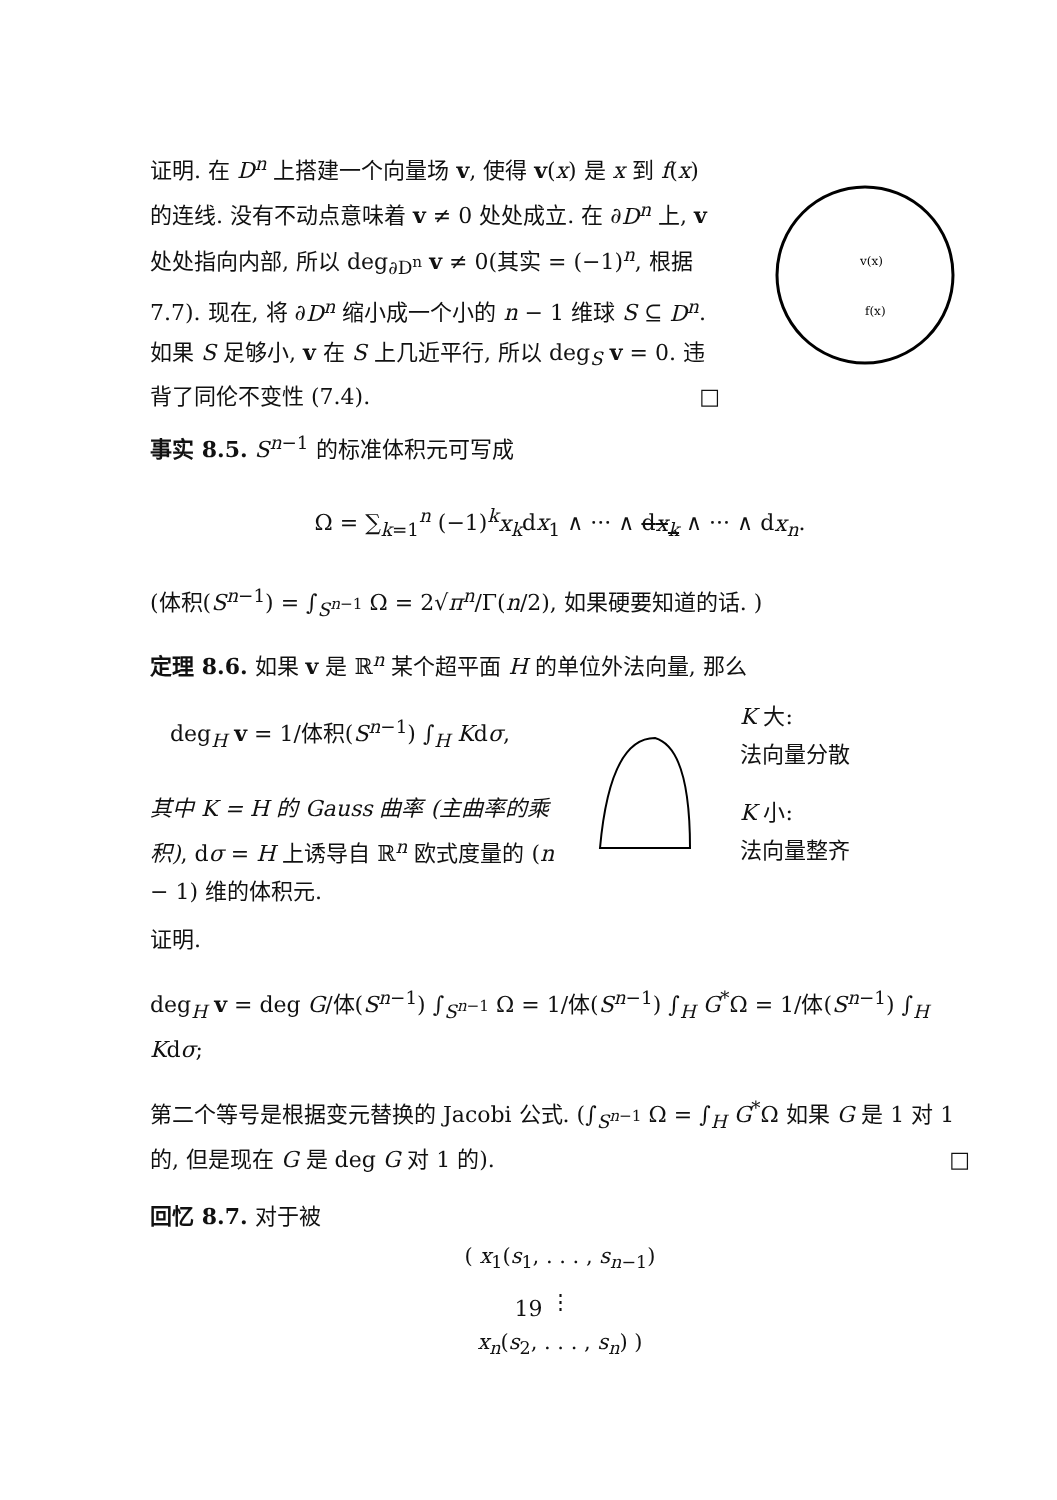证明. 在 D<sup>n</sup> 上搭建一个向量场 v, 使得 v(x) 是 x 到 f(x) 的连线. 没有不动点意味着 v ≠ 0 处处成立. 在 ∂D<sup>n</sup> 上, v 处处指向内部, 所以 deg<sub>∂D<sup>n</sup></sub> v ≠ 0(其实 = (−1)<sup>n</sup>, 根据7.7). 现在, 将 ∂D<sup>n</sup> 缩小成一个小的 n − 1 维球 S ⊆ D<sup>n</sup>. 如果 S 足够小, v 在 S 上几近平行, 所以 deg<sub>S</sub> v = 0. 违背了同伦不变性 (7.4). □
v(x)
f(x)
事实 8.5. S<sup>n−1</sup> 的标准体积元可写成
Ω = ∑<sub>k=1</sub><sup>n</sup> (−1)<sup>k</sup>x<sub>k</sub>dx<sub>1</sub> ∧ ··· ∧ dx<sub>k</sub> ∧ ··· ∧ dx<sub>n</sub>.
(体积(S<sup>n−1</sup>) = ∫<sub>S<sup>n−1</sup></sub> Ω = 2√π<sup>n</sup>/Γ(n/2), 如果硬要知道的话. )
定理 8.6. 如果 v 是 ℝ<sup>n</sup> 某个超平面 H 的单位外法向量, 那么
deg<sub>H</sub> v = 1/体积(S<sup>n−1</sup>) ∫<sub>H</sub> Kdσ,
其中 K = H 的 Gauss 曲率 (主曲率的乘积), dσ = H 上诱导自 ℝ<sup>n</sup> 欧式度量的 (n − 1) 维的体积元.
K 大:
法向量分散
K 小:
法向量整齐
证明.
deg<sub>H</sub> v = deg G/体(S<sup>n−1</sup>) ∫<sub>S<sup>n−1</sup></sub> Ω = 1/体(S<sup>n−1</sup>) ∫<sub>H</sub> G<sup>*</sup>Ω = 1/体(S<sup>n−1</sup>) ∫<sub>H</sub> Kdσ;
第二个等号是根据变元替换的 Jacobi 公式. (∫<sub>S<sup>n−1</sup></sub> Ω = ∫<sub>H</sub> G<sup>*</sup>Ω 如果 G 是 1 对 1 的, 但是现在 G 是 deg G 对 1 的). □
回忆 8.7. 对于被
( x<sub>1</sub>(s<sub>1</sub>, . . . , s<sub>n−1</sub>)
⋮
x<sub>n</sub>(s<sub>2</sub>, . . . , s<sub>n</sub>) )
19